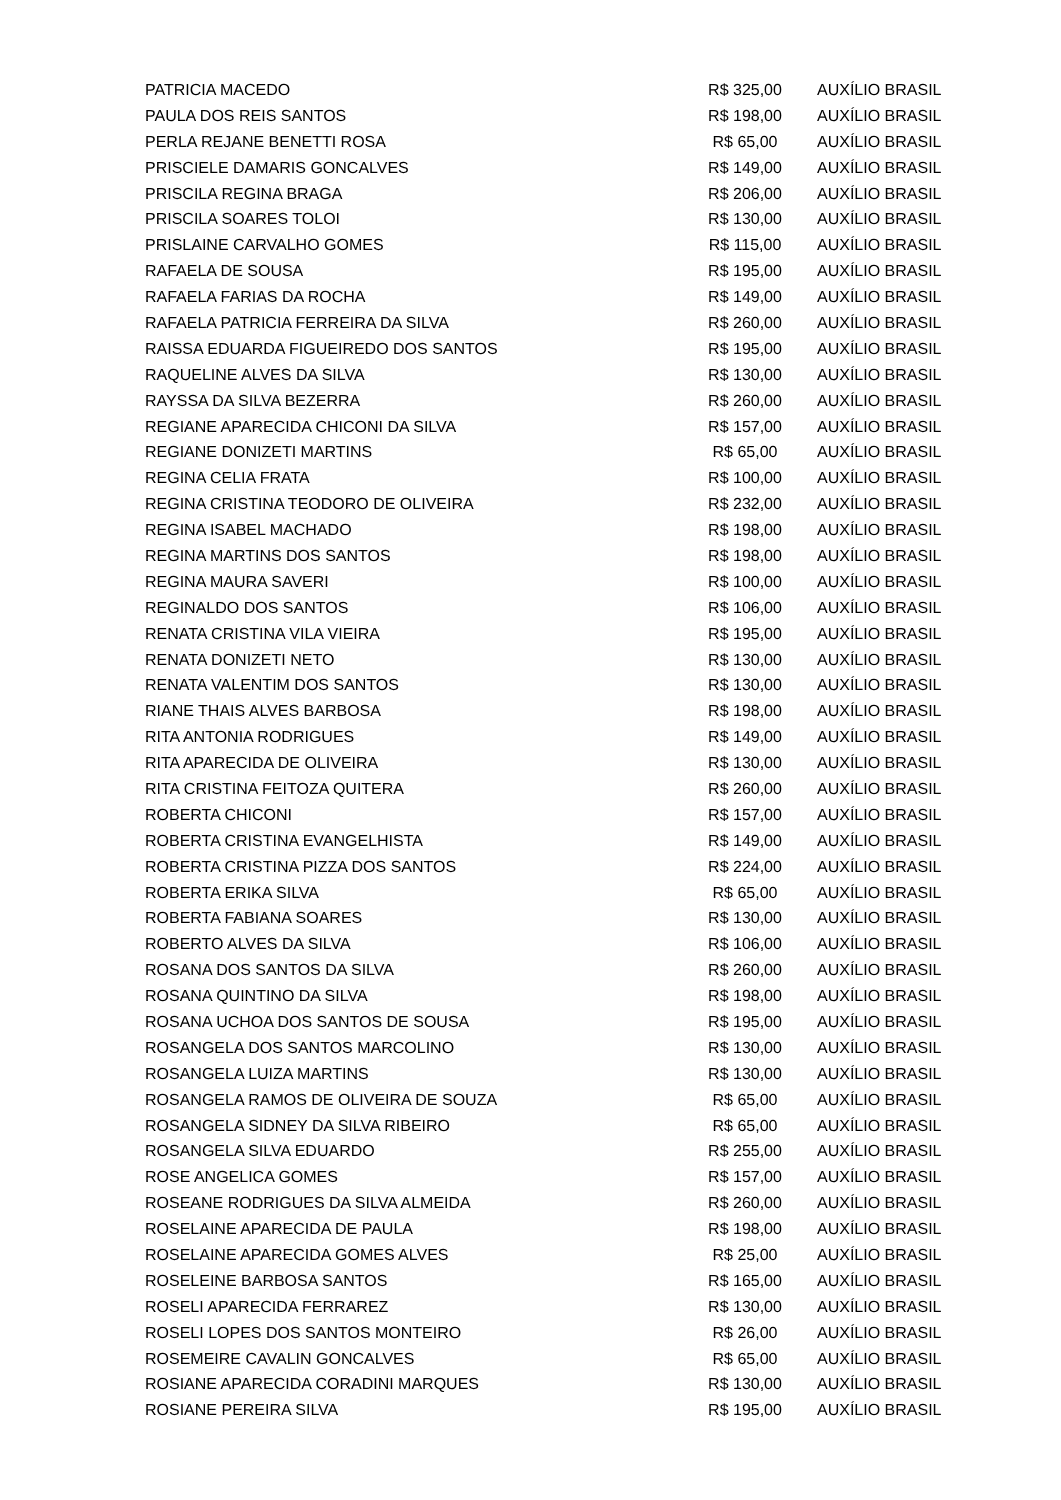| PATRICIA MACEDO | R$ 325,00 | AUXÍLIO BRASIL |
| PAULA DOS REIS SANTOS | R$ 198,00 | AUXÍLIO BRASIL |
| PERLA REJANE BENETTI ROSA | R$ 65,00 | AUXÍLIO BRASIL |
| PRISCIELE DAMARIS GONCALVES | R$ 149,00 | AUXÍLIO BRASIL |
| PRISCILA REGINA BRAGA | R$ 206,00 | AUXÍLIO BRASIL |
| PRISCILA SOARES TOLOI | R$ 130,00 | AUXÍLIO BRASIL |
| PRISLAINE CARVALHO GOMES | R$ 115,00 | AUXÍLIO BRASIL |
| RAFAELA DE SOUSA | R$ 195,00 | AUXÍLIO BRASIL |
| RAFAELA FARIAS DA ROCHA | R$ 149,00 | AUXÍLIO BRASIL |
| RAFAELA PATRICIA FERREIRA DA SILVA | R$ 260,00 | AUXÍLIO BRASIL |
| RAISSA EDUARDA FIGUEIREDO DOS SANTOS | R$ 195,00 | AUXÍLIO BRASIL |
| RAQUELINE ALVES DA SILVA | R$ 130,00 | AUXÍLIO BRASIL |
| RAYSSA DA SILVA BEZERRA | R$ 260,00 | AUXÍLIO BRASIL |
| REGIANE APARECIDA CHICONI DA SILVA | R$ 157,00 | AUXÍLIO BRASIL |
| REGIANE DONIZETI MARTINS | R$ 65,00 | AUXÍLIO BRASIL |
| REGINA CELIA FRATA | R$ 100,00 | AUXÍLIO BRASIL |
| REGINA CRISTINA TEODORO DE OLIVEIRA | R$ 232,00 | AUXÍLIO BRASIL |
| REGINA ISABEL MACHADO | R$ 198,00 | AUXÍLIO BRASIL |
| REGINA MARTINS DOS SANTOS | R$ 198,00 | AUXÍLIO BRASIL |
| REGINA MAURA SAVERI | R$ 100,00 | AUXÍLIO BRASIL |
| REGINALDO DOS SANTOS | R$ 106,00 | AUXÍLIO BRASIL |
| RENATA CRISTINA VILA VIEIRA | R$ 195,00 | AUXÍLIO BRASIL |
| RENATA DONIZETI NETO | R$ 130,00 | AUXÍLIO BRASIL |
| RENATA VALENTIM DOS SANTOS | R$ 130,00 | AUXÍLIO BRASIL |
| RIANE THAIS ALVES BARBOSA | R$ 198,00 | AUXÍLIO BRASIL |
| RITA ANTONIA RODRIGUES | R$ 149,00 | AUXÍLIO BRASIL |
| RITA APARECIDA DE OLIVEIRA | R$ 130,00 | AUXÍLIO BRASIL |
| RITA CRISTINA FEITOZA QUITERA | R$ 260,00 | AUXÍLIO BRASIL |
| ROBERTA CHICONI | R$ 157,00 | AUXÍLIO BRASIL |
| ROBERTA CRISTINA EVANGELHISTA | R$ 149,00 | AUXÍLIO BRASIL |
| ROBERTA CRISTINA PIZZA DOS SANTOS | R$ 224,00 | AUXÍLIO BRASIL |
| ROBERTA ERIKA SILVA | R$ 65,00 | AUXÍLIO BRASIL |
| ROBERTA FABIANA SOARES | R$ 130,00 | AUXÍLIO BRASIL |
| ROBERTO ALVES DA SILVA | R$ 106,00 | AUXÍLIO BRASIL |
| ROSANA DOS SANTOS DA SILVA | R$ 260,00 | AUXÍLIO BRASIL |
| ROSANA QUINTINO DA SILVA | R$ 198,00 | AUXÍLIO BRASIL |
| ROSANA UCHOA DOS SANTOS DE SOUSA | R$ 195,00 | AUXÍLIO BRASIL |
| ROSANGELA DOS SANTOS MARCOLINO | R$ 130,00 | AUXÍLIO BRASIL |
| ROSANGELA LUIZA MARTINS | R$ 130,00 | AUXÍLIO BRASIL |
| ROSANGELA RAMOS DE OLIVEIRA DE SOUZA | R$ 65,00 | AUXÍLIO BRASIL |
| ROSANGELA SIDNEY DA SILVA RIBEIRO | R$ 65,00 | AUXÍLIO BRASIL |
| ROSANGELA SILVA EDUARDO | R$ 255,00 | AUXÍLIO BRASIL |
| ROSE ANGELICA GOMES | R$ 157,00 | AUXÍLIO BRASIL |
| ROSEANE RODRIGUES DA SILVA ALMEIDA | R$ 260,00 | AUXÍLIO BRASIL |
| ROSELAINE APARECIDA DE PAULA | R$ 198,00 | AUXÍLIO BRASIL |
| ROSELAINE APARECIDA GOMES ALVES | R$ 25,00 | AUXÍLIO BRASIL |
| ROSELEINE BARBOSA SANTOS | R$ 165,00 | AUXÍLIO BRASIL |
| ROSELI APARECIDA FERRAREZ | R$ 130,00 | AUXÍLIO BRASIL |
| ROSELI LOPES DOS SANTOS MONTEIRO | R$ 26,00 | AUXÍLIO BRASIL |
| ROSEMEIRE CAVALIN GONCALVES | R$ 65,00 | AUXÍLIO BRASIL |
| ROSIANE APARECIDA CORADINI MARQUES | R$ 130,00 | AUXÍLIO BRASIL |
| ROSIANE PEREIRA SILVA | R$ 195,00 | AUXÍLIO BRASIL |